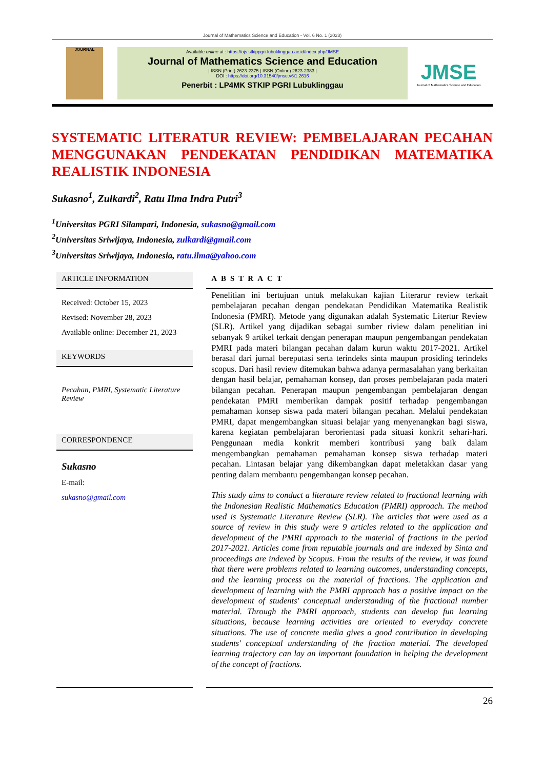Journal of Mathematics Science and Education - Vol. 6 No. 1 (2023)
JOURNAL
Available online at : https://ojs.stkippgri-lubuklinggau.ac.id/index.php/JMSE
Journal of Mathematics Science and Education
| ISSN (Print) 2623-2375 | ISSN (Online) 2623-2383 |
DOI : https://doi.org/10.31540/jmse.v6i1.2616
Penerbit : LP4MK STKIP PGRI Lubuklinggau
JMSE
Journal of Mathematics Science and Education
SYSTEMATIC LITERATUR REVIEW: PEMBELAJARAN PECAHAN MENGGUNAKAN PENDEKATAN PENDIDIKAN MATEMATIKA REALISTIK INDONESIA
Sukasno<sup>1</sup>, Zulkardi<sup>2</sup>, Ratu Ilma Indra Putri<sup>3</sup>
<sup>1</sup> Universitas PGRI Silampari, Indonesia, sukasno@gmail.com
<sup>2</sup> Universitas Sriwijaya, Indonesia, zulkardi@gmail.com
<sup>3</sup> Universitas Sriwijaya, Indonesia, ratu.ilma@yahoo.com
ARTICLE INFORMATION
Received: October 15, 2023
Revised: November 28, 2023
Available online: December 21, 2023
KEYWORDS
Pecahan, PMRI, Systematic Literature Review
CORRESPONDENCE
Sukasno
E-mail:
sukasno@gmail.com
ABSTRACT
Penelitian ini bertujuan untuk melakukan kajian Literarur review terkait pembelajaran pecahan dengan pendekatan Pendidikan Matematika Realistik Indonesia (PMRI). Metode yang digunakan adalah Systematic Litertur Review (SLR). Artikel yang dijadikan sebagai sumber riview dalam penelitian ini sebanyak 9 artikel terkait dengan penerapan maupun pengembangan pendekatan PMRI pada materi bilangan pecahan dalam kurun waktu 2017-2021. Artikel berasal dari jurnal bereputasi serta terindeks sinta maupun prosiding terindeks scopus. Dari hasil review ditemukan bahwa adanya permasalahan yang berkaitan dengan hasil belajar, pemahaman konsep, dan proses pembelajaran pada materi bilangan pecahan. Penerapan maupun pengembangan pembelajaran dengan pendekatan PMRI memberikan dampak positif terhadap pengembangan pemahaman konsep siswa pada materi bilangan pecahan. Melalui pendekatan PMRI, dapat mengembangkan situasi belajar yang menyenangkan bagi siswa, karena kegiatan pembelajaran berorientasi pada situasi konkrit sehari-hari. Penggunaan media konkrit memberi kontribusi yang baik dalam mengembangkan pemahaman pemahaman konsep siswa terhadap materi pecahan. Lintasan belajar yang dikembangkan dapat meletakkan dasar yang penting dalam membantu pengembangan konsep pecahan.
This study aims to conduct a literature review related to fractional learning with the Indonesian Realistic Mathematics Education (PMRI) approach. The method used is Systematic Literature Review (SLR). The articles that were used as a source of review in this study were 9 articles related to the application and development of the PMRI approach to the material of fractions in the period 2017-2021. Articles come from reputable journals and are indexed by Sinta and proceedings are indexed by Scopus. From the results of the review, it was found that there were problems related to learning outcomes, understanding concepts, and the learning process on the material of fractions. The application and development of learning with the PMRI approach has a positive impact on the development of students' conceptual understanding of the fractional number material. Through the PMRI approach, students can develop fun learning situations, because learning activities are oriented to everyday concrete situations. The use of concrete media gives a good contribution in developing students' conceptual understanding of the fraction material. The developed learning trajectory can lay an important foundation in helping the development of the concept of fractions.
26